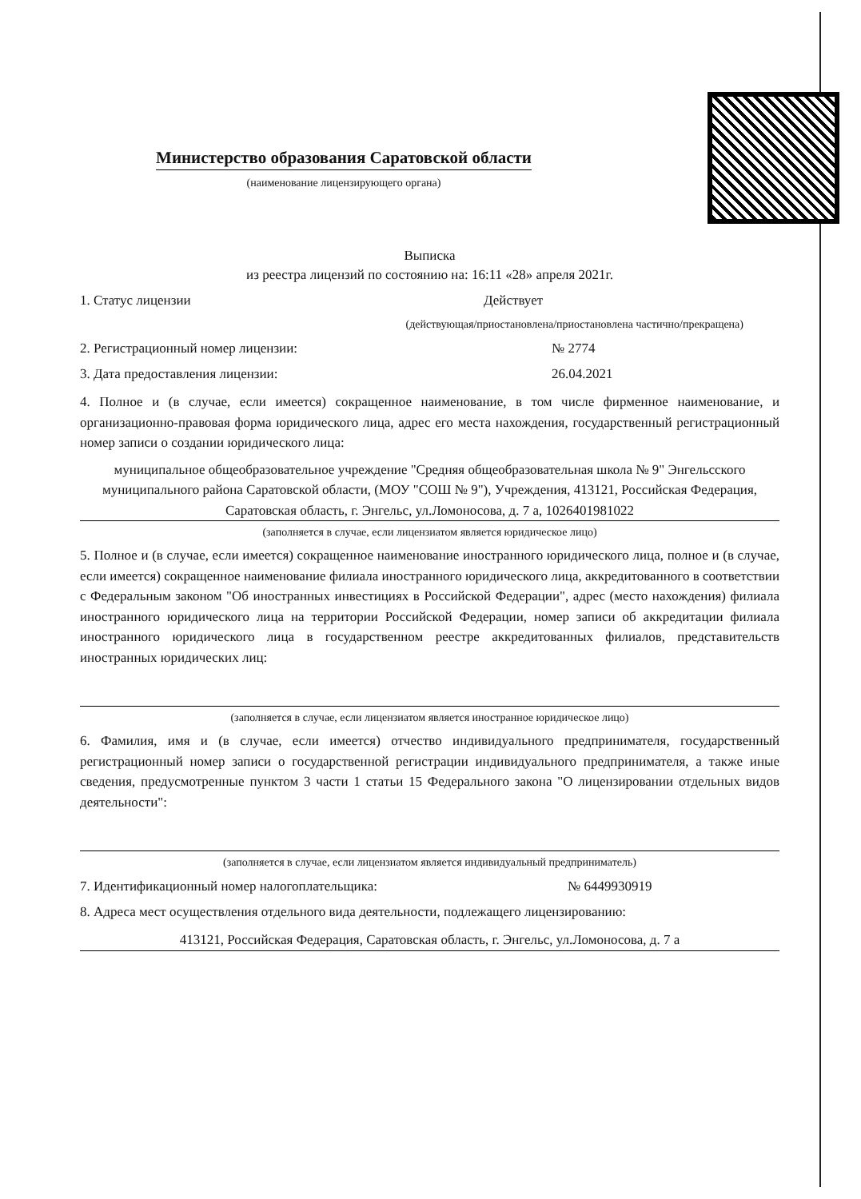Министерство образования Саратовской области
(наименование лицензирующего органа)
Выписка
из реестра лицензий по состоянию на: 16:11 «28» апреля 2021г.
1. Статус лицензии Действует
(действующая/приостановлена/приостановлена частично/прекращена)
2. Регистрационный номер лицензии: № 2774
3. Дата предоставления лицензии: 26.04.2021
4. Полное и (в случае, если имеется) сокращенное наименование, в том числе фирменное наименование, и организационно-правовая форма юридического лица, адрес его места нахождения, государственный регистрационный номер записи о создании юридического лица:
муниципальное общеобразовательное учреждение "Средняя общеобразовательная школа № 9" Энгельсского муниципального района Саратовской области, (МОУ "СОШ № 9"), Учреждения, 413121, Российская Федерация, Саратовская область, г. Энгельс, ул.Ломоносова, д. 7 а, 1026401981022
(заполняется в случае, если лицензиатом является юридическое лицо)
5. Полное и (в случае, если имеется) сокращенное наименование иностранного юридического лица, полное и (в случае, если имеется) сокращенное наименование филиала иностранного юридического лица, аккредитованного в соответствии с Федеральным законом "Об иностранных инвестициях в Российской Федерации", адрес (место нахождения) филиала иностранного юридического лица на территории Российской Федерации, номер записи об аккредитации филиала иностранного юридического лица в государственном реестре аккредитованных филиалов, представительств иностранных юридических лиц:
(заполняется в случае, если лицензиатом является иностранное юридическое лицо)
6. Фамилия, имя и (в случае, если имеется) отчество индивидуального предпринимателя, государственный регистрационный номер записи о государственной регистрации индивидуального предпринимателя, а также иные сведения, предусмотренные пунктом 3 части 1 статьи 15 Федерального закона "О лицензировании отдельных видов деятельности":
(заполняется в случае, если лицензиатом является индивидуальный предприниматель)
7. Идентификационный номер налогоплательщика: № 6449930919
8. Адреса мест осуществления отдельного вида деятельности, подлежащего лицензированию:
413121, Российская Федерация, Саратовская область, г. Энгельс, ул.Ломоносова, д. 7 а